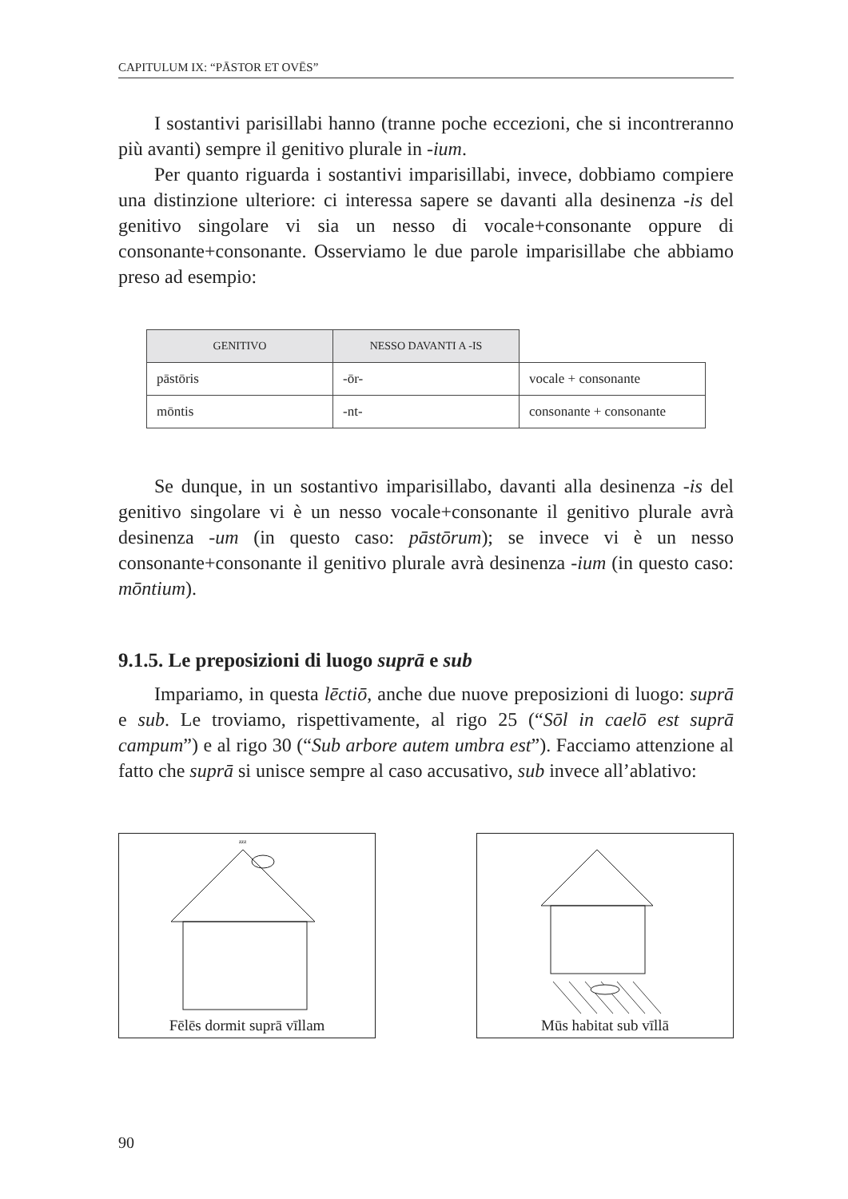CAPITULUM IX: “PĀSTOR ET OVĒS”
I sostantivi parisillabi hanno (tranne poche eccezioni, che si incontreranno più avanti) sempre il genitivo plurale in -ium.
Per quanto riguarda i sostantivi imparisillabi, invece, dobbiamo compiere una distinzione ulteriore: ci interessa sapere se davanti alla desinenza -is del genitivo singolare vi sia un nesso di vocale+consonante oppure di consonante+consonante. Osserviamo le due parole imparisillabe che abbiamo preso ad esempio:
| GENITIVO | NESSO DAVANTI A -IS | |
| --- | --- | --- |
| pāstōris | -ōr- | vocale + consonante |
| mōntis | -nt- | consonante + consonante |
Se dunque, in un sostantivo imparisillabo, davanti alla desinenza -is del genitivo singolare vi è un nesso vocale+consonante il genitivo plurale avrà desinenza -um (in questo caso: pāstōrum); se invece vi è un nesso consonante+consonante il genitivo plurale avrà desinenza -ium (in questo caso: mōntium).
9.1.5. Le preposizioni di luogo suprā e sub
Impariamo, in questa lēctiō, anche due nuove preposizioni di luogo: suprā e sub. Le troviamo, rispettivamente, al rigo 25 (“Sōl in caelō est suprā campum”) e al rigo 30 (“Sub arbore autem umbra est”). Facciamo attenzione al fatto che suprā si unisce sempre al caso accusativo, sub invece all’ablativo:
zzz
Fēlēs dormit suprā vīllam
Mūs habitat sub vīllā
90